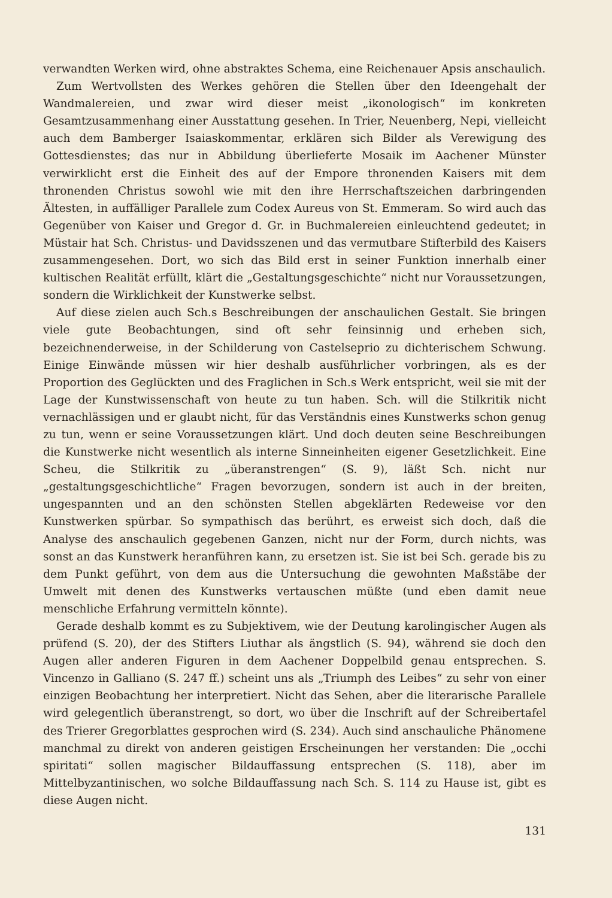verwandten Werken wird, ohne abstraktes Schema, eine Reichenauer Apsis anschaulich.
Zum Wertvollsten des Werkes gehören die Stellen über den Ideengehalt der Wandmalereien, und zwar wird dieser meist „ikonologisch“ im konkreten Gesamtzusammenhang einer Ausstattung gesehen. In Trier, Neuenberg, Nepi, vielleicht auch dem Bamberger Isaiaskommentar, erklären sich Bilder als Verewigung des Gottesdienstes; das nur in Abbildung überlieferte Mosaik im Aachener Münster verwirklicht erst die Einheit des auf der Empore thronenden Kaisers mit dem thronenden Christus sowohl wie mit den ihre Herrschaftszeichen darbringenden Ältesten, in auffälliger Parallele zum Codex Aureus von St. Emmeram. So wird auch das Gegenüber von Kaiser und Gregor d. Gr. in Buchmalereien einleuchtend gedeutet; in Müstair hat Sch. Christus- und Davidsszenen und das vermutbare Stifterbild des Kaisers zusammengesehen. Dort, wo sich das Bild erst in seiner Funktion innerhalb einer kultischen Realität erfüllt, klärt die „Gestaltungsgeschichte“ nicht nur Voraussetzungen, sondern die Wirklichkeit der Kunstwerke selbst.
Auf diese zielen auch Sch.s Beschreibungen der anschaulichen Gestalt. Sie bringen viele gute Beobachtungen, sind oft sehr feinsinnig und erheben sich, bezeichnenderweise, in der Schilderung von Castelseprio zu dichterischem Schwung. Einige Einwände müssen wir hier deshalb ausführlicher vorbringen, als es der Proportion des Geglückten und des Fraglichen in Sch.s Werk entspricht, weil sie mit der Lage der Kunstwissenschaft von heute zu tun haben. Sch. will die Stilkritik nicht vernachlässigen und er glaubt nicht, für das Verständnis eines Kunstwerks schon genug zu tun, wenn er seine Voraussetzungen klärt. Und doch deuten seine Beschreibungen die Kunstwerke nicht wesentlich als interne Sinneinheiten eigener Gesetzlichkeit. Eine Scheu, die Stilkritik zu „überanstrengen“ (S. 9), läßt Sch. nicht nur „gestaltungsgeschichtliche“ Fragen bevorzugen, sondern ist auch in der breiten, ungespannten und an den schönsten Stellen abgeklärten Redeweise vor den Kunstwerken spürbar. So sympathisch das berührt, es erweist sich doch, daß die Analyse des anschaulich gegebenen Ganzen, nicht nur der Form, durch nichts, was sonst an das Kunstwerk heranführen kann, zu ersetzen ist. Sie ist bei Sch. gerade bis zu dem Punkt geführt, von dem aus die Untersuchung die gewohnten Maßstäbe der Umwelt mit denen des Kunstwerks vertauschen müßte (und eben damit neue menschliche Erfahrung vermitteln könnte).
Gerade deshalb kommt es zu Subjektivem, wie der Deutung karolingischer Augen als prüfend (S. 20), der des Stifters Liuthar als ängstlich (S. 94), während sie doch den Augen aller anderen Figuren in dem Aachener Doppelbild genau entsprechen. S. Vincenzo in Galliano (S. 247 ff.) scheint uns als „Triumph des Leibes“ zu sehr von einer einzigen Beobachtung her interpretiert. Nicht das Sehen, aber die literarische Parallele wird gelegentlich überanstrengt, so dort, wo über die Inschrift auf der Schreibertafel des Trierer Gregorblattes gesprochen wird (S. 234). Auch sind anschauliche Phänomene manchmal zu direkt von anderen geistigen Erscheinungen her verstanden: Die „occhi spiritati“ sollen magischer Bildauffassung entsprechen (S. 118), aber im Mittelbyzantinischen, wo solche Bildauffassung nach Sch. S. 114 zu Hause ist, gibt es diese Augen nicht.
131